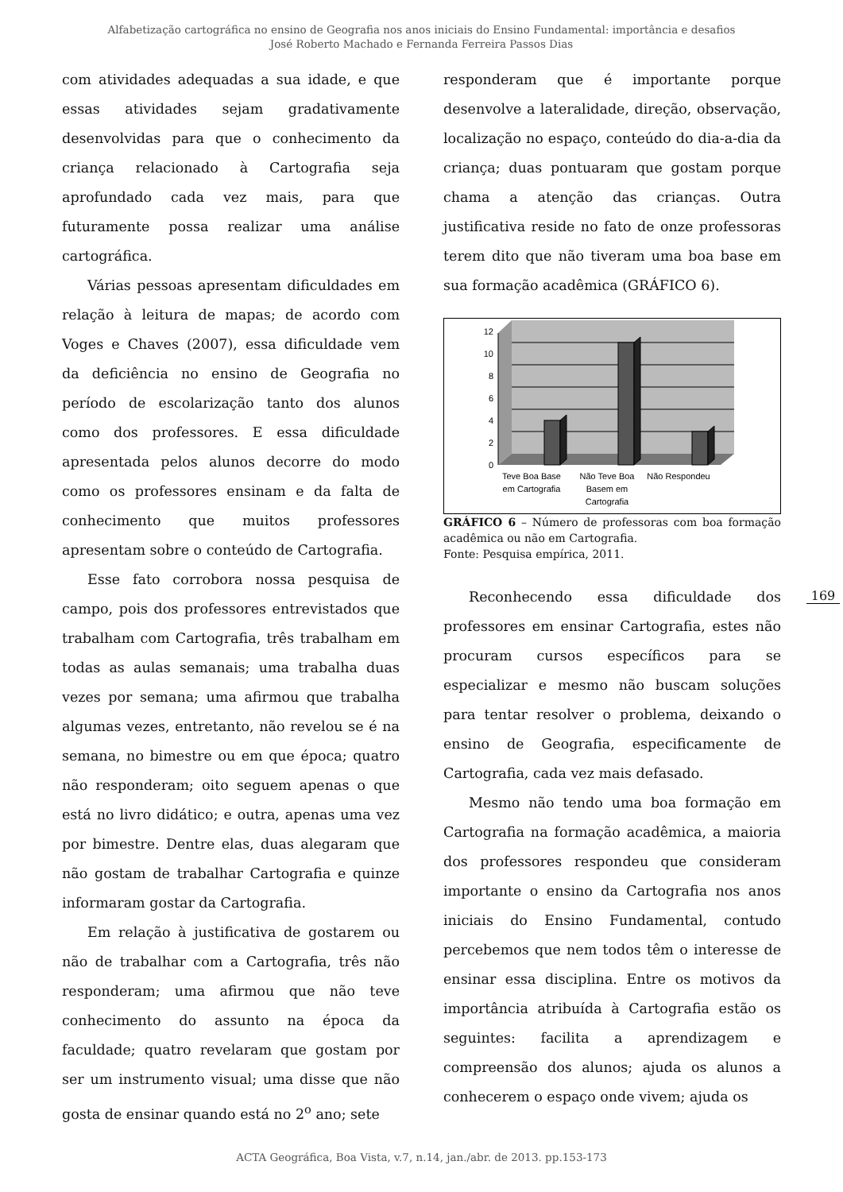Alfabetização cartográfica no ensino de Geografia nos anos iniciais do Ensino Fundamental: importância e desafios
José Roberto Machado e Fernanda Ferreira Passos Dias
com atividades adequadas a sua idade, e que essas atividades sejam gradativamente desenvolvidas para que o conhecimento da criança relacionado à Cartografia seja aprofundado cada vez mais, para que futuramente possa realizar uma análise cartográfica.
Várias pessoas apresentam dificuldades em relação à leitura de mapas; de acordo com Voges e Chaves (2007), essa dificuldade vem da deficiência no ensino de Geografia no período de escolarização tanto dos alunos como dos professores. E essa dificuldade apresentada pelos alunos decorre do modo como os professores ensinam e da falta de conhecimento que muitos professores apresentam sobre o conteúdo de Cartografia.
Esse fato corrobora nossa pesquisa de campo, pois dos professores entrevistados que trabalham com Cartografia, três trabalham em todas as aulas semanais; uma trabalha duas vezes por semana; uma afirmou que trabalha algumas vezes, entretanto, não revelou se é na semana, no bimestre ou em que época; quatro não responderam; oito seguem apenas o que está no livro didático; e outra, apenas uma vez por bimestre. Dentre elas, duas alegaram que não gostam de trabalhar Cartografia e quinze informaram gostar da Cartografia.
Em relação à justificativa de gostarem ou não de trabalhar com a Cartografia, três não responderam; uma afirmou que não teve conhecimento do assunto na época da faculdade; quatro revelaram que gostam por ser um instrumento visual; uma disse que não gosta de ensinar quando está no 2<sup>o</sup> ano; sete
responderam que é importante porque desenvolve a lateralidade, direção, observação, localização no espaço, conteúdo do dia-a-dia da criança; duas pontuaram que gostam porque chama a atenção das crianças. Outra justificativa reside no fato de onze professoras terem dito que não tiveram uma boa base em sua formação acadêmica (GRÁFICO 6).
0
2
4
6
8
10
12
Teve Boa Base
em Cartografia
Não Teve Boa
Basem em
Cartografia
Não Respondeu
GRÁFICO 6 – Número de professoras com boa formação acadêmica ou não em Cartografia.
Fonte: Pesquisa empírica, 2011.
Reconhecendo essa dificuldade dos professores em ensinar Cartografia, estes não procuram cursos específicos para se especializar e mesmo não buscam soluções para tentar resolver o problema, deixando o ensino de Geografia, especificamente de Cartografia, cada vez mais defasado.
Mesmo não tendo uma boa formação em Cartografia na formação acadêmica, a maioria dos professores respondeu que consideram importante o ensino da Cartografia nos anos iniciais do Ensino Fundamental, contudo percebemos que nem todos têm o interesse de ensinar essa disciplina. Entre os motivos da importância atribuída à Cartografia estão os seguintes: facilita a aprendizagem e compreensão dos alunos; ajuda os alunos a conhecerem o espaço onde vivem; ajuda os
169
ACTA Geográfica, Boa Vista, v.7, n.14, jan./abr. de 2013. pp.153-173